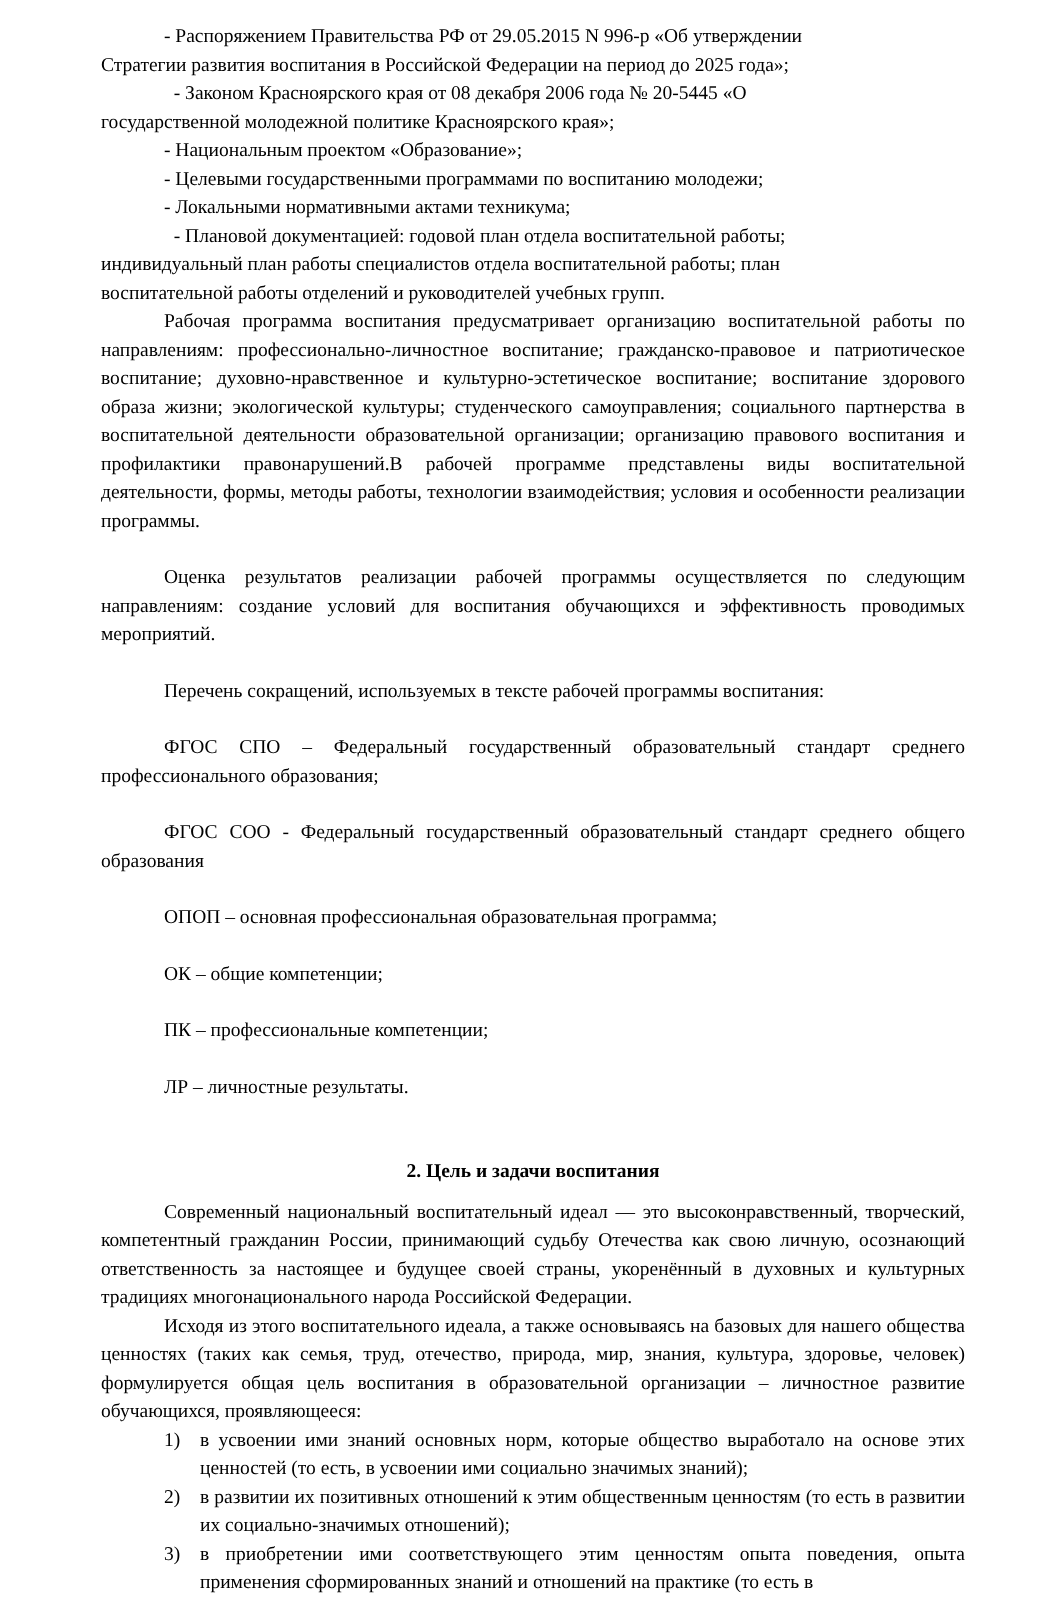- Распоряжением Правительства РФ от 29.05.2015 N 996-р «Об утверждении
Стратегии развития воспитания в Российской Федерации на период до 2025 года»;
- Законом Красноярского края от 08 декабря 2006 года № 20-5445 «О
государственной молодежной политике Красноярского края»;
- Национальным проектом «Образование»;
- Целевыми государственными программами по воспитанию молодежи;
- Локальными нормативными актами техникума;
- Плановой документацией: годовой план отдела воспитательной работы;
индивидуальный план работы специалистов отдела воспитательной работы; план
воспитательной работы отделений и руководителей учебных групп.
Рабочая программа воспитания предусматривает организацию воспитательной работы по направлениям: профессионально-личностное воспитание; гражданско-правовое и патриотическое воспитание; духовно-нравственное и культурно-эстетическое воспитание; воспитание здорового образа жизни; экологической культуры; студенческого самоуправления; социального партнерства в воспитательной деятельности образовательной организации; организацию правового воспитания и профилактики правонарушений.В рабочей программе представлены виды воспитательной деятельности, формы, методы работы, технологии взаимодействия; условия и особенности реализации программы.
Оценка результатов реализации рабочей программы осуществляется по следующим направлениям: создание условий для воспитания обучающихся и эффективность проводимых мероприятий.
Перечень сокращений, используемых в тексте рабочей программы воспитания:
ФГОС СПО – Федеральный государственный образовательный стандарт среднего профессионального образования;
ФГОС СОО - Федеральный государственный образовательный стандарт среднего общего образования
ОПОП – основная профессиональная образовательная программа;
ОК – общие компетенции;
ПК – профессиональные компетенции;
ЛР – личностные результаты.
2. Цель и задачи воспитания
Современный национальный воспитательный идеал — это высоконравственный, творческий, компетентный гражданин России, принимающий судьбу Отечества как свою личную, осознающий ответственность за настоящее и будущее своей страны, укоренённый в духовных и культурных традициях многонационального народа Российской Федерации.
Исходя из этого воспитательного идеала, а также основываясь на базовых для нашего общества ценностях (таких как семья, труд, отечество, природа, мир, знания, культура, здоровье, человек) формулируется общая цель воспитания в образовательной организации – личностное развитие обучающихся, проявляющееся:
1) в усвоении ими знаний основных норм, которые общество выработало на основе этих ценностей (то есть, в усвоении ими социально значимых знаний);
2) в развитии их позитивных отношений к этим общественным ценностям (то есть в развитии их социально-значимых отношений);
3) в приобретении ими соответствующего этим ценностям опыта поведения, опыта применения сформированных знаний и отношений на практике (то есть в